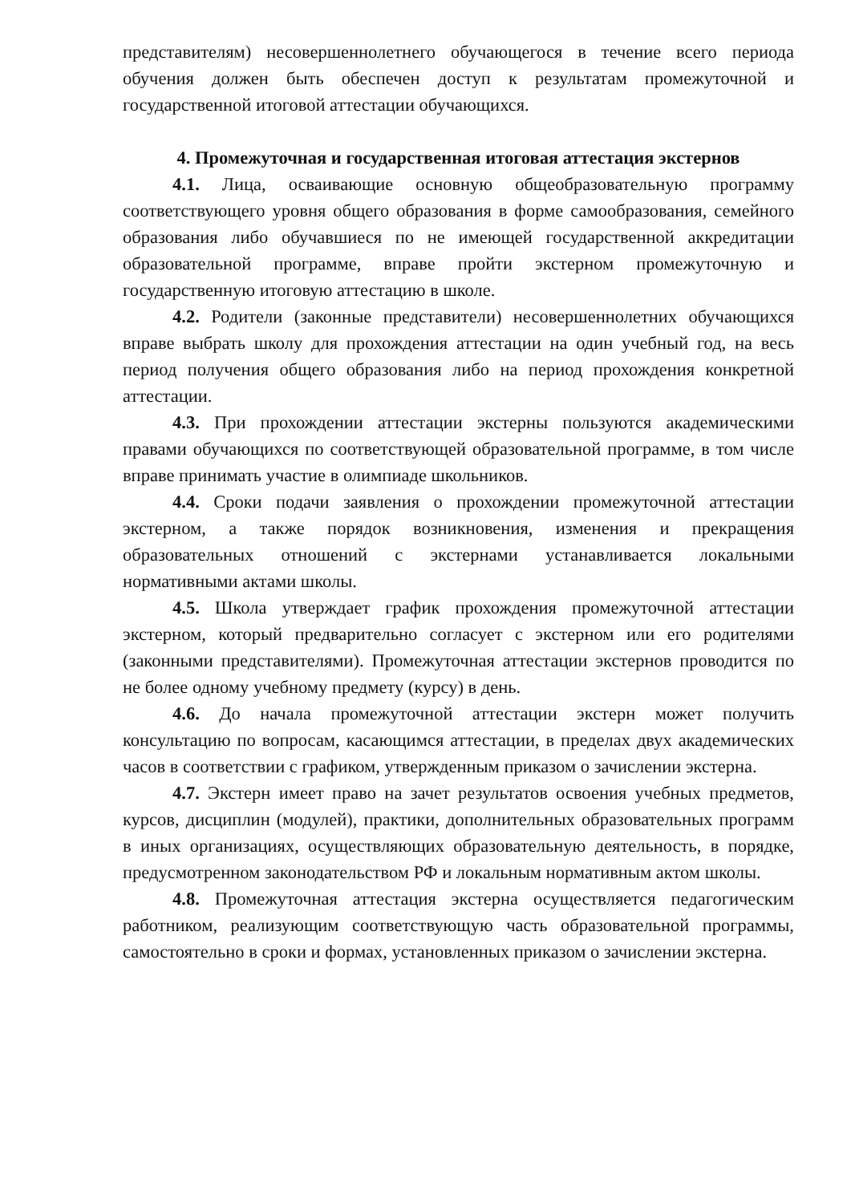представителям) несовершеннолетнего обучающегося в течение всего периода обучения должен быть обеспечен доступ к результатам промежуточной и государственной итоговой аттестации обучающихся.
4. Промежуточная и государственная итоговая аттестация экстернов
4.1. Лица, осваивающие основную общеобразовательную программу соответствующего уровня общего образования в форме самообразования, семейного образования либо обучавшиеся по не имеющей государственной аккредитации образовательной программе, вправе пройти экстерном промежуточную и государственную итоговую аттестацию в школе.
4.2. Родители (законные представители) несовершеннолетних обучающихся вправе выбрать школу для прохождения аттестации на один учебный год, на весь период получения общего образования либо на период прохождения конкретной аттестации.
4.3. При прохождении аттестации экстерны пользуются академическими правами обучающихся по соответствующей образовательной программе, в том числе вправе принимать участие в олимпиаде школьников.
4.4. Сроки подачи заявления о прохождении промежуточной аттестации экстерном, а также порядок возникновения, изменения и прекращения образовательных отношений с экстернами устанавливается локальными нормативными актами школы.
4.5. Школа утверждает график прохождения промежуточной аттестации экстерном, который предварительно согласует с экстерном или его родителями (законными представителями). Промежуточная аттестации экстернов проводится по не более одному учебному предмету (курсу) в день.
4.6. До начала промежуточной аттестации экстерн может получить консультацию по вопросам, касающимся аттестации, в пределах двух академических часов в соответствии с графиком, утвержденным приказом о зачислении экстерна.
4.7. Экстерн имеет право на зачет результатов освоения учебных предметов, курсов, дисциплин (модулей), практики, дополнительных образовательных программ в иных организациях, осуществляющих образовательную деятельность, в порядке, предусмотренном законодательством РФ и локальным нормативным актом школы.
4.8. Промежуточная аттестация экстерна осуществляется педагогическим работником, реализующим соответствующую часть образовательной программы, самостоятельно в сроки и формах, установленных приказом о зачислении экстерна.